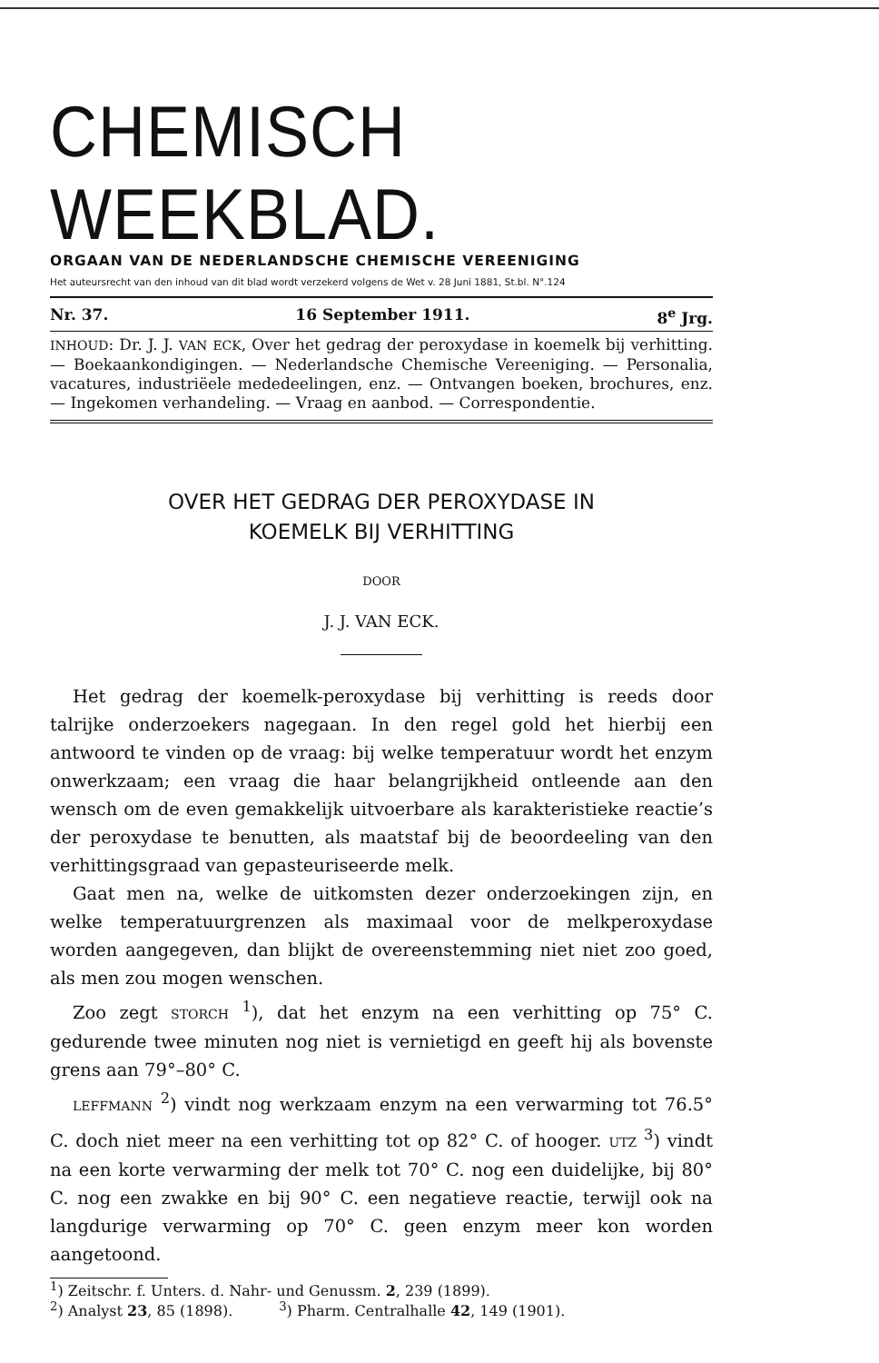CHEMISCH WEEKBLAD.
ORGAAN VAN DE NEDERLANDSCHE CHEMISCHE VEREENIGING
Het auteursrecht van den inhoud van dit blad wordt verzekerd volgens de Wet v. 28 Juni 1881, St.bl. N°.124
Nr. 37. 16 September 1911. 8<sup>e</sup> Jrg.
INHOUD: Dr. J. J. VAN ECK, Over het gedrag der peroxydase in koemelk bij verhitting. — Boekaankondigingen. — Nederlandsche Chemische Vereeniging. — Personalia, vacatures, industriëele mededeelingen, enz. — Ontvangen boeken, brochures, enz. — Ingekomen verhandeling. — Vraag en aanbod. — Correspondentie.
OVER HET GEDRAG DER PEROXYDASE IN
KOEMELK BIJ VERHITTING
DOOR
J. J. VAN ECK.
Het gedrag der koemelk-peroxydase bij verhitting is reeds door talrijke onderzoekers nagegaan. In den regel gold het hierbij een antwoord te vinden op de vraag: bij welke temperatuur wordt het enzym onwerkzaam; een vraag die haar belangrijkheid ontleende aan den wensch om de even gemakkelijk uitvoerbare als karakteristieke reactie’s der peroxydase te benutten, als maatstaf bij de beoordeeling van den verhittingsgraad van gepasteuriseerde melk.
Gaat men na, welke de uitkomsten dezer onderzoekingen zijn, en welke temperatuurgrenzen als maximaal voor de melkperoxydase worden aangegeven, dan blijkt de overeenstemming niet niet zoo goed, als men zou mogen wenschen.
Zoo zegt STORCH <sup>1</sup>), dat het enzym na een verhitting op 75° C. gedurende twee minuten nog niet is vernietigd en geeft hij als bovenste grens aan 79°–80° C.
LEFFMANN <sup>2</sup>) vindt nog werkzaam enzym na een verwarming tot 76.5° C. doch niet meer na een verhitting tot op 82° C. of hooger. UTZ <sup>3</sup>) vindt na een korte verwarming der melk tot 70° C. nog een duidelijke, bij 80° C. nog een zwakke en bij 90° C. een negatieve reactie, terwijl ook na langdurige verwarming op 70° C. geen enzym meer kon worden aangetoond.
<sup>1</sup>) Zeitschr. f. Unters. d. Nahr- und Genussm. 2, 239 (1899).
<sup>2</sup>) Analyst 23, 85 (1898). <sup>3</sup>) Pharm. Centralhalle 42, 149 (1901).